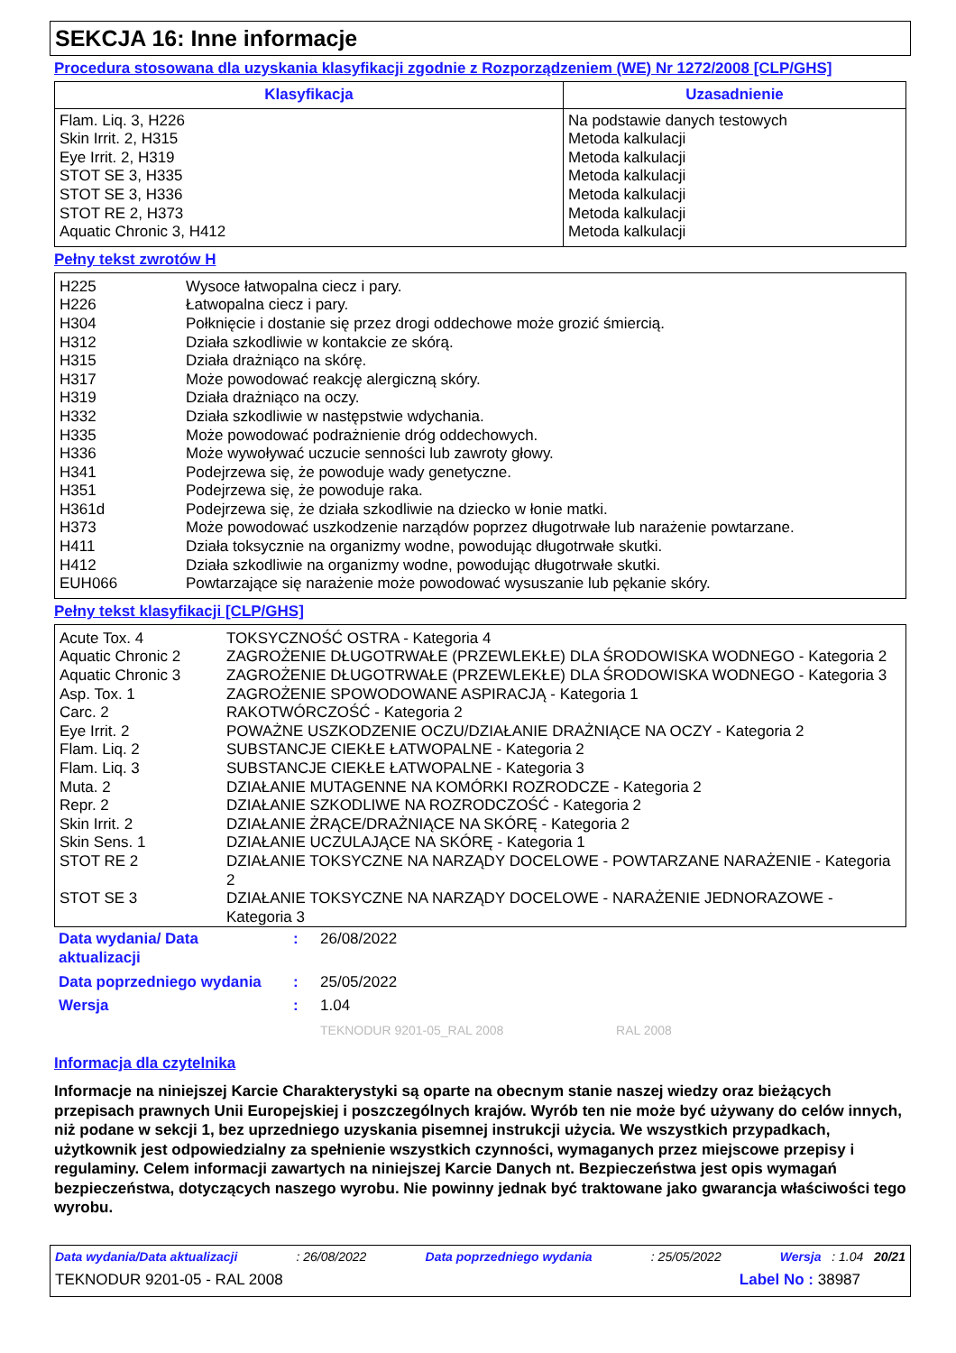SEKCJA 16: Inne informacje
Procedura stosowana dla uzyskania klasyfikacji zgodnie z Rozporządzeniem (WE) Nr 1272/2008 [CLP/GHS]
| Klasyfikacja | Uzasadnienie |
| --- | --- |
| Flam. Liq. 3, H226 Skin Irrit. 2, H315 Eye Irrit. 2, H319 STOT SE 3, H335 STOT SE 3, H336 STOT RE 2, H373 Aquatic Chronic 3, H412 | Na podstawie danych testowych Metoda kalkulacji Metoda kalkulacji Metoda kalkulacji Metoda kalkulacji Metoda kalkulacji Metoda kalkulacji |
Pełny tekst zwrotów H
| H225 | Wysoce łatwopalna ciecz i pary. |
| H226 | Łatwopalna ciecz i pary. |
| H304 | Połknięcie i dostanie się przez drogi oddechowe może grozić śmiercią. |
| H312 | Działa szkodliwie w kontakcie ze skórą. |
| H315 | Działa drażniąco na skórę. |
| H317 | Może powodować reakcję alergiczną skóry. |
| H319 | Działa drażniąco na oczy. |
| H332 | Działa szkodliwie w następstwie wdychania. |
| H335 | Może powodować podrażnienie dróg oddechowych. |
| H336 | Może wywoływać uczucie senności lub zawroty głowy. |
| H341 | Podejrzewa się, że powoduje wady genetyczne. |
| H351 | Podejrzewa się, że powoduje raka. |
| H361d | Podejrzewa się, że działa szkodliwie na dziecko w łonie matki. |
| H373 | Może powodować uszkodzenie narządów poprzez długotrwałe lub narażenie powtarzane. |
| H411 | Działa toksycznie na organizmy wodne, powodując długotrwałe skutki. |
| H412 | Działa szkodliwie na organizmy wodne, powodując długotrwałe skutki. |
| EUH066 | Powtarzające się narażenie może powodować wysuszanie lub pękanie skóry. |
Pełny tekst klasyfikacji [CLP/GHS]
| Acute Tox. 4 | TOKSYCZNOŚĆ OSTRA - Kategoria 4 |
| Aquatic Chronic 2 | ZAGROŻENIE DŁUGOTRWAŁE (PRZEWLEKŁE) DLA ŚRODOWISKA WODNEGO - Kategoria 2 |
| Aquatic Chronic 3 | ZAGROŻENIE DŁUGOTRWAŁE (PRZEWLEKŁE) DLA ŚRODOWISKA WODNEGO - Kategoria 3 |
| Asp. Tox. 1 | ZAGROŻENIE SPOWODOWANE ASPIRACJĄ - Kategoria 1 |
| Carc. 2 | RAKOTWÓRCZOŚĆ - Kategoria 2 |
| Eye Irrit. 2 | POWAŻNE USZKODZENIE OCZU/DZIAŁANIE DRAŻNIĄCE NA OCZY - Kategoria 2 |
| Flam. Liq. 2 | SUBSTANCJE CIEKŁE ŁATWOPALNE - Kategoria 2 |
| Flam. Liq. 3 | SUBSTANCJE CIEKŁE ŁATWOPALNE - Kategoria 3 |
| Muta. 2 | DZIAŁANIE MUTAGENNE NA KOMÓRKI ROZRODCZE - Kategoria 2 |
| Repr. 2 | DZIAŁANIE SZKODLIWE NA ROZRODCZOŚĆ - Kategoria 2 |
| Skin Irrit. 2 | DZIAŁANIE ŻRĄCE/DRAŻNIĄCE NA SKÓRĘ - Kategoria 2 |
| Skin Sens. 1 | DZIAŁANIE UCZULAJĄCE NA SKÓRĘ - Kategoria 1 |
| STOT RE 2 | DZIAŁANIE TOKSYCZNE NA NARZĄDY DOCELOWE - POWTARZANE NARAŻENIE - Kategoria 2 |
| STOT SE 3 | DZIAŁANIE TOKSYCZNE NA NARZĄDY DOCELOWE - NARAŻENIE JEDNORAZOWE - Kategoria 3 |
| Data wydania/ Data aktualizacji | : | 26/08/2022 |
| Data poprzedniego wydania | : | 25/05/2022 |
| Wersja | : | 1.04 |
| | | TEKNODUR 9201-05_RAL 2008 RAL 2008 |
Informacja dla czytelnika
Informacje na niniejszej Karcie Charakterystyki są oparte na obecnym stanie naszej wiedzy oraz bieżących przepisach prawnych Unii Europejskiej i poszczególnych krajów. Wyrób ten nie może być używany do celów innych, niż podane w sekcji 1, bez uprzedniego uzyskania pisemnej instrukcji użycia. We wszystkich przypadkach, użytkownik jest odpowiedzialny za spełnienie wszystkich czynności, wymaganych przez miejscowe przepisy i regulaminy. Celem informacji zawartych na niniejszej Karcie Danych nt. Bezpieczeństwa jest opis wymagań bezpieczeństwa, dotyczących naszego wyrobu. Nie powinny jednak być traktowane jako gwarancja właściwości tego wyrobu.
Data wydania/Data aktualizacji: 26/08/2022 Data poprzedniego wydania: 25/05/2022 Wersja : 1.04 20/21
TEKNODUR 9201-05 - RAL 2008 Label No : 38987